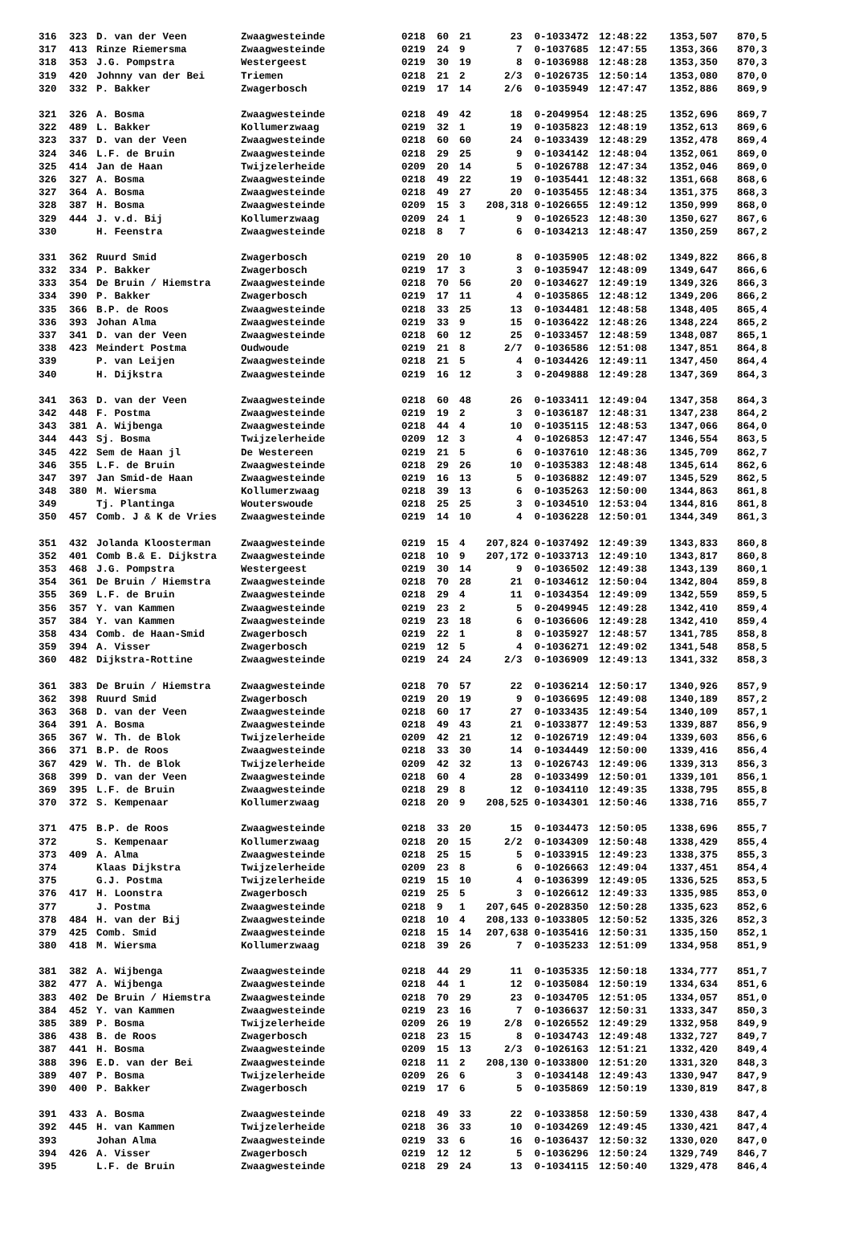| 316 | 323 | D. van der Veen | Zwaagwesteinde | 0218 | 60 | 21 | 23 | 0-1033472 | 12:48:22 | 1353,507 | 870,5 |
| 317 | 413 | Rinze Riemersma | Zwaagwesteinde | 0219 | 24 | 9 | 7 | 0-1037685 | 12:47:55 | 1353,366 | 870,3 |
| 318 | 353 | J.G. Pompstra | Westergeest | 0219 | 30 | 19 | 8 | 0-1036988 | 12:48:28 | 1353,350 | 870,3 |
| 319 | 420 | Johnny van der Bei | Triemen | 0218 | 21 | 2 | 2/3 | 0-1026735 | 12:50:14 | 1353,080 | 870,0 |
| 320 | 332 | P. Bakker | Zwagerbosch | 0219 | 17 | 14 | 2/6 | 0-1035949 | 12:47:47 | 1352,886 | 869,9 |
| 321 | 326 | A. Bosma | Zwaagwesteinde | 0218 | 49 | 42 | 18 | 0-2049954 | 12:48:25 | 1352,696 | 869,7 |
| 322 | 489 | L. Bakker | Kollumerzwaag | 0219 | 32 | 1 | 19 | 0-1035823 | 12:48:19 | 1352,613 | 869,6 |
| 323 | 337 | D. van der Veen | Zwaagwesteinde | 0218 | 60 | 60 | 24 | 0-1033439 | 12:48:29 | 1352,478 | 869,4 |
| 324 | 346 | L.F. de Bruin | Zwaagwesteinde | 0218 | 29 | 25 | 9 | 0-1034142 | 12:48:04 | 1352,061 | 869,0 |
| 325 | 414 | Jan de Haan | Twijzelerheide | 0209 | 20 | 14 | 5 | 0-1026788 | 12:47:34 | 1352,046 | 869,0 |
| 326 | 327 | A. Bosma | Zwaagwesteinde | 0218 | 49 | 22 | 19 | 0-1035441 | 12:48:32 | 1351,668 | 868,6 |
| 327 | 364 | A. Bosma | Zwaagwesteinde | 0218 | 49 | 27 | 20 | 0-1035455 | 12:48:34 | 1351,375 | 868,3 |
| 328 | 387 | H. Bosma | Zwaagwesteinde | 0209 | 15 | 3 | 208,318 | 0-1026655 | 12:49:12 | 1350,999 | 868,0 |
| 329 | 444 | J. v.d. Bij | Kollumerzwaag | 0209 | 24 | 1 | 9 | 0-1026523 | 12:48:30 | 1350,627 | 867,6 |
| 330 | | H. Feenstra | Zwaagwesteinde | 0218 | 8 | 7 | 6 | 0-1034213 | 12:48:47 | 1350,259 | 867,2 |
| 331 | 362 | Ruurd Smid | Zwagerbosch | 0219 | 20 | 10 | 8 | 0-1035905 | 12:48:02 | 1349,822 | 866,8 |
| 332 | 334 | P. Bakker | Zwagerbosch | 0219 | 17 | 3 | 3 | 0-1035947 | 12:48:09 | 1349,647 | 866,6 |
| 333 | 354 | De Bruin / Hiemstra | Zwaagwesteinde | 0218 | 70 | 56 | 20 | 0-1034627 | 12:49:19 | 1349,326 | 866,3 |
| 334 | 390 | P. Bakker | Zwagerbosch | 0219 | 17 | 11 | 4 | 0-1035865 | 12:48:12 | 1349,206 | 866,2 |
| 335 | 366 | B.P. de Roos | Zwaagwesteinde | 0218 | 33 | 25 | 13 | 0-1034481 | 12:48:58 | 1348,405 | 865,4 |
| 336 | 393 | Johan Alma | Zwaagwesteinde | 0219 | 33 | 9 | 15 | 0-1036422 | 12:48:26 | 1348,224 | 865,2 |
| 337 | 341 | D. van der Veen | Zwaagwesteinde | 0218 | 60 | 12 | 25 | 0-1033457 | 12:48:59 | 1348,087 | 865,1 |
| 338 | 423 | Meindert Postma | Oudwoude | 0219 | 21 | 8 | 2/7 | 0-1036586 | 12:51:08 | 1347,851 | 864,8 |
| 339 | | P. van Leijen | Zwaagwesteinde | 0218 | 21 | 5 | 4 | 0-1034426 | 12:49:11 | 1347,450 | 864,4 |
| 340 | | H. Dijkstra | Zwaagwesteinde | 0219 | 16 | 12 | 3 | 0-2049888 | 12:49:28 | 1347,369 | 864,3 |
| 341 | 363 | D. van der Veen | Zwaagwesteinde | 0218 | 60 | 48 | 26 | 0-1033411 | 12:49:04 | 1347,358 | 864,3 |
| 342 | 448 | F. Postma | Zwaagwesteinde | 0219 | 19 | 2 | 3 | 0-1036187 | 12:48:31 | 1347,238 | 864,2 |
| 343 | 381 | A. Wijbenga | Zwaagwesteinde | 0218 | 44 | 4 | 10 | 0-1035115 | 12:48:53 | 1347,066 | 864,0 |
| 344 | 443 | Sj. Bosma | Twijzelerheide | 0209 | 12 | 3 | 4 | 0-1026853 | 12:47:47 | 1346,554 | 863,5 |
| 345 | 422 | Sem de Haan jl | De Westereen | 0219 | 21 | 5 | 6 | 0-1037610 | 12:48:36 | 1345,709 | 862,7 |
| 346 | 355 | L.F. de Bruin | Zwaagwesteinde | 0218 | 29 | 26 | 10 | 0-1035383 | 12:48:48 | 1345,614 | 862,6 |
| 347 | 397 | Jan Smid-de Haan | Zwaagwesteinde | 0219 | 16 | 13 | 5 | 0-1036882 | 12:49:07 | 1345,529 | 862,5 |
| 348 | 380 | M. Wiersma | Kollumerzwaag | 0218 | 39 | 13 | 6 | 0-1035263 | 12:50:00 | 1344,863 | 861,8 |
| 349 | | Tj. Plantinga | Wouterswoude | 0218 | 25 | 25 | 3 | 0-1034510 | 12:53:04 | 1344,816 | 861,8 |
| 350 | 457 | Comb. J & K de Vries | Zwaagwesteinde | 0219 | 14 | 10 | 4 | 0-1036228 | 12:50:01 | 1344,349 | 861,3 |
| 351 | 432 | Jolanda Kloosterman | Zwaagwesteinde | 0219 | 15 | 4 | 207,824 | 0-1037492 | 12:49:39 | 1343,833 | 860,8 |
| 352 | 401 | Comb B.& E. Dijkstra | Zwaagwesteinde | 0218 | 10 | 9 | 207,172 | 0-1033713 | 12:49:10 | 1343,817 | 860,8 |
| 353 | 468 | J.G. Pompstra | Westergeest | 0219 | 30 | 14 | 9 | 0-1036502 | 12:49:38 | 1343,139 | 860,1 |
| 354 | 361 | De Bruin / Hiemstra | Zwaagwesteinde | 0218 | 70 | 28 | 21 | 0-1034612 | 12:50:04 | 1342,804 | 859,8 |
| 355 | 369 | L.F. de Bruin | Zwaagwesteinde | 0218 | 29 | 4 | 11 | 0-1034354 | 12:49:09 | 1342,559 | 859,5 |
| 356 | 357 | Y. van Kammen | Zwaagwesteinde | 0219 | 23 | 2 | 5 | 0-2049945 | 12:49:28 | 1342,410 | 859,4 |
| 357 | 384 | Y. van Kammen | Zwaagwesteinde | 0219 | 23 | 18 | 6 | 0-1036606 | 12:49:28 | 1342,410 | 859,4 |
| 358 | 434 | Comb. de Haan-Smid | Zwagerbosch | 0219 | 22 | 1 | 8 | 0-1035927 | 12:48:57 | 1341,785 | 858,8 |
| 359 | 394 | A. Visser | Zwagerbosch | 0219 | 12 | 5 | 4 | 0-1036271 | 12:49:02 | 1341,548 | 858,5 |
| 360 | 482 | Dijkstra-Rottine | Zwaagwesteinde | 0219 | 24 | 24 | 2/3 | 0-1036909 | 12:49:13 | 1341,332 | 858,3 |
| 361 | 383 | De Bruin / Hiemstra | Zwaagwesteinde | 0218 | 70 | 57 | 22 | 0-1036214 | 12:50:17 | 1340,926 | 857,9 |
| 362 | 398 | Ruurd Smid | Zwagerbosch | 0219 | 20 | 19 | 9 | 0-1036695 | 12:49:08 | 1340,189 | 857,2 |
| 363 | 368 | D. van der Veen | Zwaagwesteinde | 0218 | 60 | 17 | 27 | 0-1033435 | 12:49:54 | 1340,109 | 857,1 |
| 364 | 391 | A. Bosma | Zwaagwesteinde | 0218 | 49 | 43 | 21 | 0-1033877 | 12:49:53 | 1339,887 | 856,9 |
| 365 | 367 | W. Th. de Blok | Twijzelerheide | 0209 | 42 | 21 | 12 | 0-1026719 | 12:49:04 | 1339,603 | 856,6 |
| 366 | 371 | B.P. de Roos | Zwaagwesteinde | 0218 | 33 | 30 | 14 | 0-1034449 | 12:50:00 | 1339,416 | 856,4 |
| 367 | 429 | W. Th. de Blok | Twijzelerheide | 0209 | 42 | 32 | 13 | 0-1026743 | 12:49:06 | 1339,313 | 856,3 |
| 368 | 399 | D. van der Veen | Zwaagwesteinde | 0218 | 60 | 4 | 28 | 0-1033499 | 12:50:01 | 1339,101 | 856,1 |
| 369 | 395 | L.F. de Bruin | Zwaagwesteinde | 0218 | 29 | 8 | 12 | 0-1034110 | 12:49:35 | 1338,795 | 855,8 |
| 370 | 372 | S. Kempenaar | Kollumerzwaag | 0218 | 20 | 9 | 208,525 | 0-1034301 | 12:50:46 | 1338,716 | 855,7 |
| 371 | 475 | B.P. de Roos | Zwaagwesteinde | 0218 | 33 | 20 | 15 | 0-1034473 | 12:50:05 | 1338,696 | 855,7 |
| 372 | | S. Kempenaar | Kollumerzwaag | 0218 | 20 | 15 | 2/2 | 0-1034309 | 12:50:48 | 1338,429 | 855,4 |
| 373 | 409 | A. Alma | Zwaagwesteinde | 0218 | 25 | 15 | 5 | 0-1033915 | 12:49:23 | 1338,375 | 855,3 |
| 374 | | Klaas Dijkstra | Twijzelerheide | 0209 | 23 | 8 | 6 | 0-1026663 | 12:49:04 | 1337,451 | 854,4 |
| 375 | | G.J. Postma | Twijzelerheide | 0219 | 15 | 10 | 4 | 0-1036399 | 12:49:05 | 1336,525 | 853,5 |
| 376 | 417 | H. Loonstra | Zwagerbosch | 0219 | 25 | 5 | 3 | 0-1026612 | 12:49:33 | 1335,985 | 853,0 |
| 377 | | J. Postma | Zwaagwesteinde | 0218 | 9 | 1 | 207,645 | 0-2028350 | 12:50:28 | 1335,623 | 852,6 |
| 378 | 484 | H. van der Bij | Zwaagwesteinde | 0218 | 10 | 4 | 208,133 | 0-1033805 | 12:50:52 | 1335,326 | 852,3 |
| 379 | 425 | Comb. Smid | Zwaagwesteinde | 0218 | 15 | 14 | 207,638 | 0-1035416 | 12:50:31 | 1335,150 | 852,1 |
| 380 | 418 | M. Wiersma | Kollumerzwaag | 0218 | 39 | 26 | 7 | 0-1035233 | 12:51:09 | 1334,958 | 851,9 |
| 381 | 382 | A. Wijbenga | Zwaagwesteinde | 0218 | 44 | 29 | 11 | 0-1035335 | 12:50:18 | 1334,777 | 851,7 |
| 382 | 477 | A. Wijbenga | Zwaagwesteinde | 0218 | 44 | 1 | 12 | 0-1035084 | 12:50:19 | 1334,634 | 851,6 |
| 383 | 402 | De Bruin / Hiemstra | Zwaagwesteinde | 0218 | 70 | 29 | 23 | 0-1034705 | 12:51:05 | 1334,057 | 851,0 |
| 384 | 452 | Y. van Kammen | Zwaagwesteinde | 0219 | 23 | 16 | 7 | 0-1036637 | 12:50:31 | 1333,347 | 850,3 |
| 385 | 389 | P. Bosma | Twijzelerheide | 0209 | 26 | 19 | 2/8 | 0-1026552 | 12:49:29 | 1332,958 | 849,9 |
| 386 | 438 | B. de Roos | Zwagerbosch | 0218 | 23 | 15 | 8 | 0-1034743 | 12:49:48 | 1332,727 | 849,7 |
| 387 | 441 | H. Bosma | Zwaagwesteinde | 0209 | 15 | 13 | 2/3 | 0-1026163 | 12:51:21 | 1332,420 | 849,4 |
| 388 | 396 | E.D. van der Bei | Zwaagwesteinde | 0218 | 11 | 2 | 208,130 | 0-1033800 | 12:51:20 | 1331,320 | 848,3 |
| 389 | 407 | P. Bosma | Twijzelerheide | 0209 | 26 | 6 | 3 | 0-1034148 | 12:49:43 | 1330,947 | 847,9 |
| 390 | 400 | P. Bakker | Zwagerbosch | 0219 | 17 | 6 | 5 | 0-1035869 | 12:50:19 | 1330,819 | 847,8 |
| 391 | 433 | A. Bosma | Zwaagwesteinde | 0218 | 49 | 33 | 22 | 0-1033858 | 12:50:59 | 1330,438 | 847,4 |
| 392 | 445 | H. van Kammen | Twijzelerheide | 0218 | 36 | 33 | 10 | 0-1034269 | 12:49:45 | 1330,421 | 847,4 |
| 393 | | Johan Alma | Zwaagwesteinde | 0219 | 33 | 6 | 16 | 0-1036437 | 12:50:32 | 1330,020 | 847,0 |
| 394 | 426 | A. Visser | Zwagerbosch | 0219 | 12 | 12 | 5 | 0-1036296 | 12:50:24 | 1329,749 | 846,7 |
| 395 | | L.F. de Bruin | Zwaagwesteinde | 0218 | 29 | 24 | 13 | 0-1034115 | 12:50:40 | 1329,478 | 846,4 |